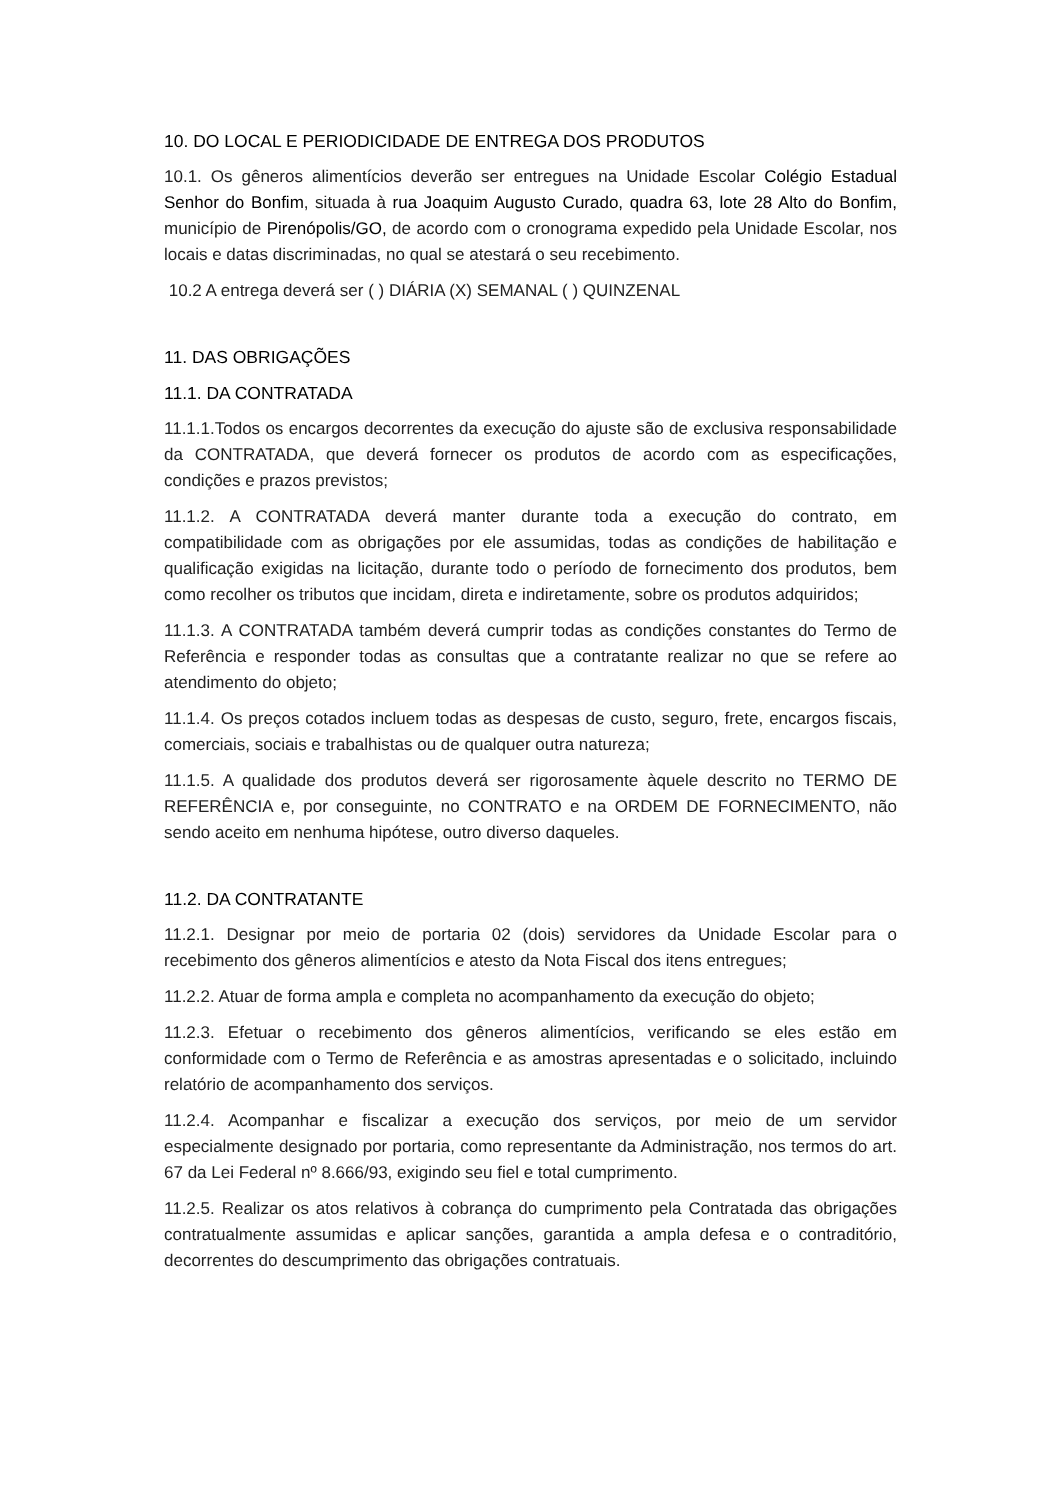10. DO LOCAL E PERIODICIDADE DE ENTREGA DOS PRODUTOS
10.1. Os gêneros alimentícios deverão ser entregues na Unidade Escolar Colégio Estadual Senhor do Bonfim, situada à rua Joaquim Augusto Curado, quadra 63, lote 28 Alto do Bonfim, município de Pirenópolis/GO, de acordo com o cronograma expedido pela Unidade Escolar, nos locais e datas discriminadas, no qual se atestará o seu recebimento.
10.2 A entrega deverá ser ( ) DIÁRIA (X) SEMANAL ( ) QUINZENAL
11. DAS OBRIGAÇÕES
11.1. DA CONTRATADA
11.1.1.Todos os encargos decorrentes da execução do ajuste são de exclusiva responsabilidade da CONTRATADA, que deverá fornecer os produtos de acordo com as especificações, condições e prazos previstos;
11.1.2. A CONTRATADA deverá manter durante toda a execução do contrato, em compatibilidade com as obrigações por ele assumidas, todas as condições de habilitação e qualificação exigidas na licitação, durante todo o período de fornecimento dos produtos, bem como recolher os tributos que incidam, direta e indiretamente, sobre os produtos adquiridos;
11.1.3. A CONTRATADA também deverá cumprir todas as condições constantes do Termo de Referência e responder todas as consultas que a contratante realizar no que se refere ao atendimento do objeto;
11.1.4. Os preços cotados incluem todas as despesas de custo, seguro, frete, encargos fiscais, comerciais, sociais e trabalhistas ou de qualquer outra natureza;
11.1.5. A qualidade dos produtos deverá ser rigorosamente àquele descrito no TERMO DE REFERÊNCIA e, por conseguinte, no CONTRATO e na ORDEM DE FORNECIMENTO, não sendo aceito em nenhuma hipótese, outro diverso daqueles.
11.2. DA CONTRATANTE
11.2.1. Designar por meio de portaria 02 (dois) servidores da Unidade Escolar para o recebimento dos gêneros alimentícios e atesto da Nota Fiscal dos itens entregues;
11.2.2. Atuar de forma ampla e completa no acompanhamento da execução do objeto;
11.2.3. Efetuar o recebimento dos gêneros alimentícios, verificando se eles estão em conformidade com o Termo de Referência e as amostras apresentadas e o solicitado, incluindo relatório de acompanhamento dos serviços.
11.2.4. Acompanhar e fiscalizar a execução dos serviços, por meio de um servidor especialmente designado por portaria, como representante da Administração, nos termos do art. 67 da Lei Federal nº 8.666/93, exigindo seu fiel e total cumprimento.
11.2.5. Realizar os atos relativos à cobrança do cumprimento pela Contratada das obrigações contratualmente assumidas e aplicar sanções, garantida a ampla defesa e o contraditório, decorrentes do descumprimento das obrigações contratuais.